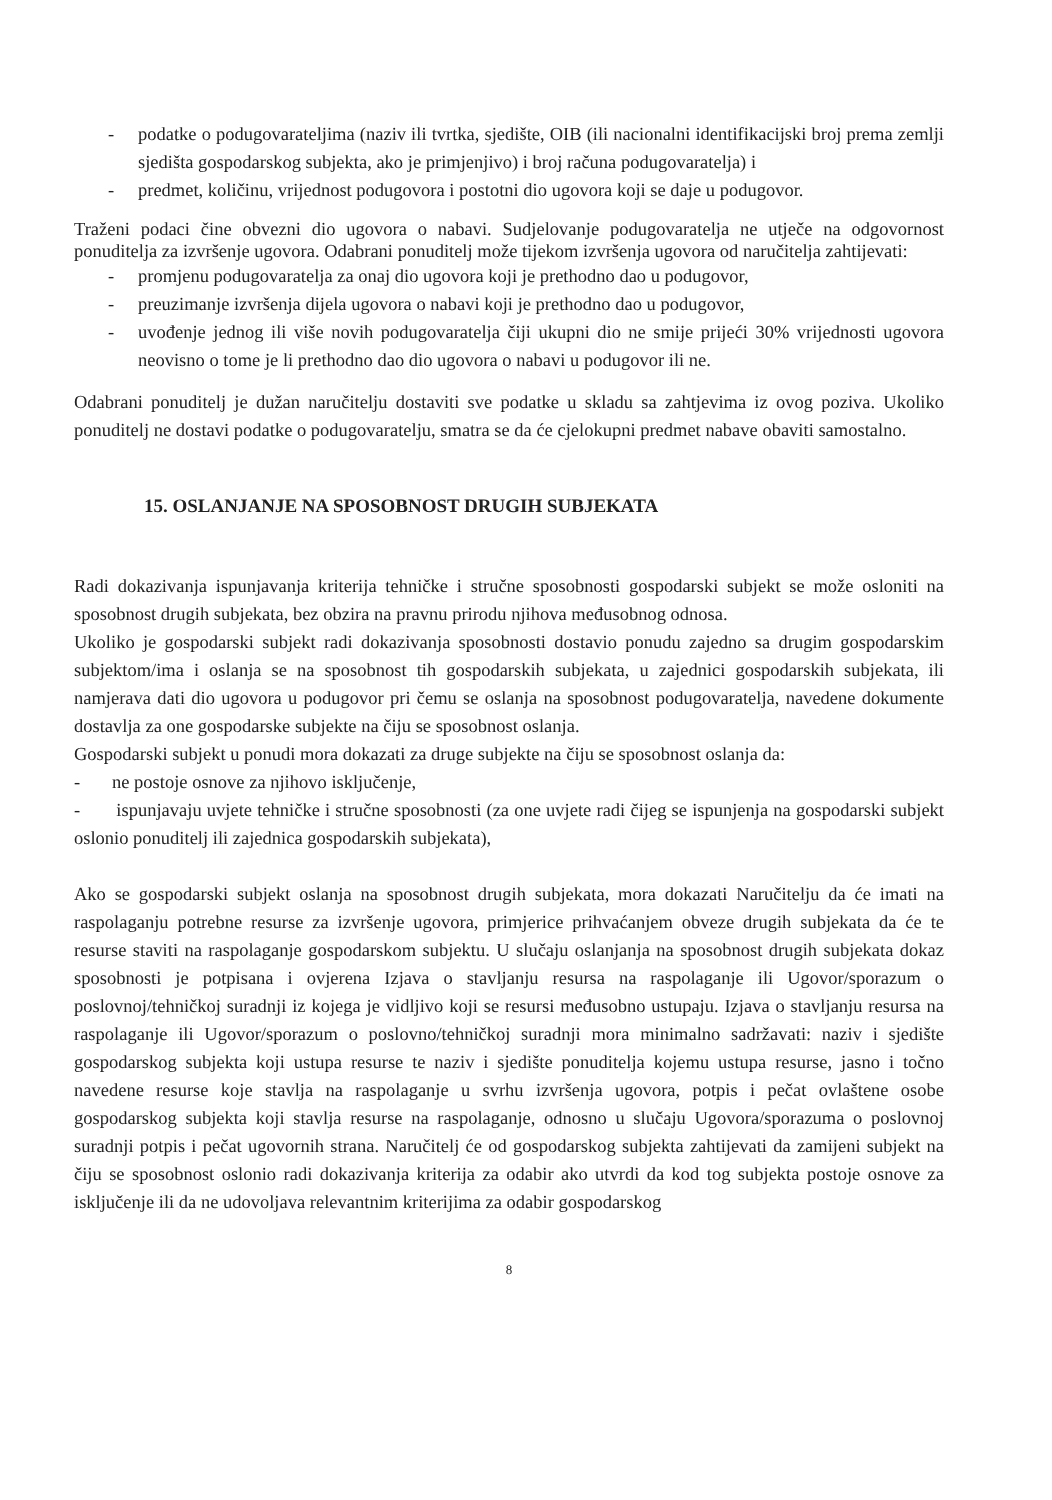- podatke o podugovarateljima (naziv ili tvrtka, sjedište, OIB (ili nacionalni identifikacijski broj prema zemlji sjedišta gospodarskog subjekta, ako je primjenjivo) i broj računa podugovaratelja) i
- predmet, količinu, vrijednost podugovora i postotni dio ugovora koji se daje u podugovor.
Traženi podaci čine obvezni dio ugovora o nabavi. Sudjelovanje podugovaratelja ne utječe na odgovornost ponuditelja za izvršenje ugovora. Odabrani ponuditelj može tijekom izvršenja ugovora od naručitelja zahtijevati:
- promjenu podugovaratelja za onaj dio ugovora koji je prethodno dao u podugovor,
- preuzimanje izvršenja dijela ugovora o nabavi koji je prethodno dao u podugovor,
- uvođenje jednog ili više novih podugovaratelja čiji ukupni dio ne smije prijeći 30% vrijednosti ugovora neovisno o tome je li prethodno dao dio ugovora o nabavi u podugovor ili ne.
Odabrani ponuditelj je dužan naručitelju dostaviti sve podatke u skladu sa zahtjevima iz ovog poziva. Ukoliko ponuditelj ne dostavi podatke o podugovaratelju, smatra se da će cjelokupni predmet nabave obaviti samostalno.
15. OSLANJANJE NA SPOSOBNOST DRUGIH SUBJEKATA
Radi dokazivanja ispunjavanja kriterija tehničke i stručne sposobnosti gospodarski subjekt se može osloniti na sposobnost drugih subjekata, bez obzira na pravnu prirodu njihova međusobnog odnosa.
Ukoliko je gospodarski subjekt radi dokazivanja sposobnosti dostavio ponudu zajedno sa drugim gospodarskim subjektom/ima i oslanja se na sposobnost tih gospodarskih subjekata, u zajednici gospodarskih subjekata, ili namjerava dati dio ugovora u podugovor pri čemu se oslanja na sposobnost podugovaratelja, navedene dokumente dostavlja za one gospodarske subjekte na čiju se sposobnost oslanja.
Gospodarski subjekt u ponudi mora dokazati za druge subjekte na čiju se sposobnost oslanja da:
- ne postoje osnove za njihovo isključenje,
- ispunjavaju uvjete tehničke i stručne sposobnosti (za one uvjete radi čijeg se ispunjenja na gospodarski subjekt oslonio ponuditelj ili zajednica gospodarskih subjekata),
Ako se gospodarski subjekt oslanja na sposobnost drugih subjekata, mora dokazati Naručitelju da će imati na raspolaganju potrebne resurse za izvršenje ugovora, primjerice prihvaćanjem obveze drugih subjekata da će te resurse staviti na raspolaganje gospodarskom subjektu. U slučaju oslanjanja na sposobnost drugih subjekata dokaz sposobnosti je potpisana i ovjerena Izjava o stavljanju resursa na raspolaganje ili Ugovor/sporazum o poslovnoj/tehničkoj suradnji iz kojega je vidljivo koji se resursi međusobno ustupaju. Izjava o stavljanju resursa na raspolaganje ili Ugovor/sporazum o poslovno/tehničkoj suradnji mora minimalno sadržavati: naziv i sjedište gospodarskog subjekta koji ustupa resurse te naziv i sjedište ponuditelja kojemu ustupa resurse, jasno i točno navedene resurse koje stavlja na raspolaganje u svrhu izvršenja ugovora, potpis i pečat ovlaštene osobe gospodarskog subjekta koji stavlja resurse na raspolaganje, odnosno u slučaju Ugovora/sporazuma o poslovnoj suradnji potpis i pečat ugovornih strana. Naručitelj će od gospodarskog subjekta zahtijevati da zamijeni subjekt na čiju se sposobnost oslonio radi dokazivanja kriterija za odabir ako utvrdi da kod tog subjekta postoje osnove za isključenje ili da ne udovoljava relevantnim kriterijima za odabir gospodarskog
8